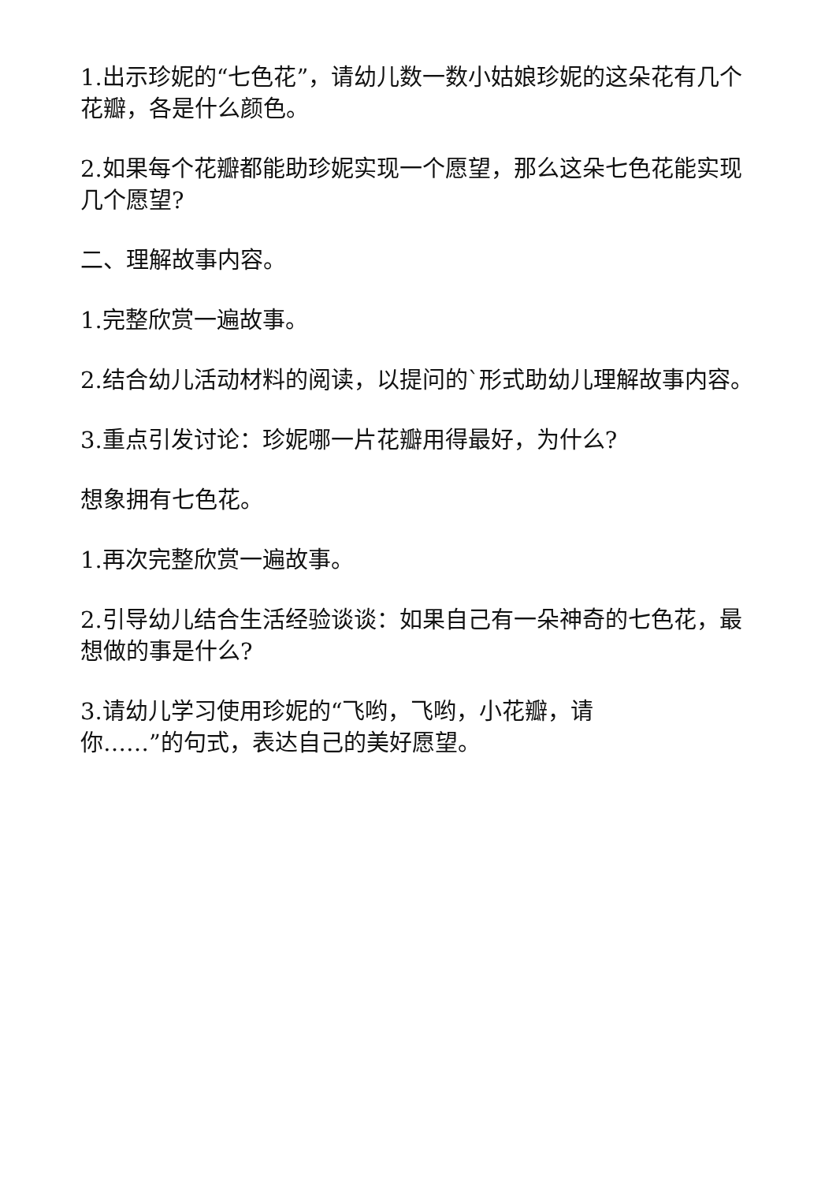1.出示珍妮的“七色花”，请幼儿数一数小姑娘珍妮的这朵花有几个花瓣，各是什么颜色。
2.如果每个花瓣都能助珍妮实现一个愿望，那么这朵七色花能实现几个愿望?
二、理解故事内容。
1.完整欣赏一遍故事。
2.结合幼儿活动材料的阅读，以提问的`形式助幼儿理解故事内容。
3.重点引发讨论：珍妮哪一片花瓣用得最好，为什么?
想象拥有七色花。
1.再次完整欣赏一遍故事。
2.引导幼儿结合生活经验谈谈：如果自己有一朵神奇的七色花，最想做的事是什么?
3.请幼儿学习使用珍妮的“飞哟，飞哟，小花瓣，请
你……”的句式，表达自己的美好愿望。